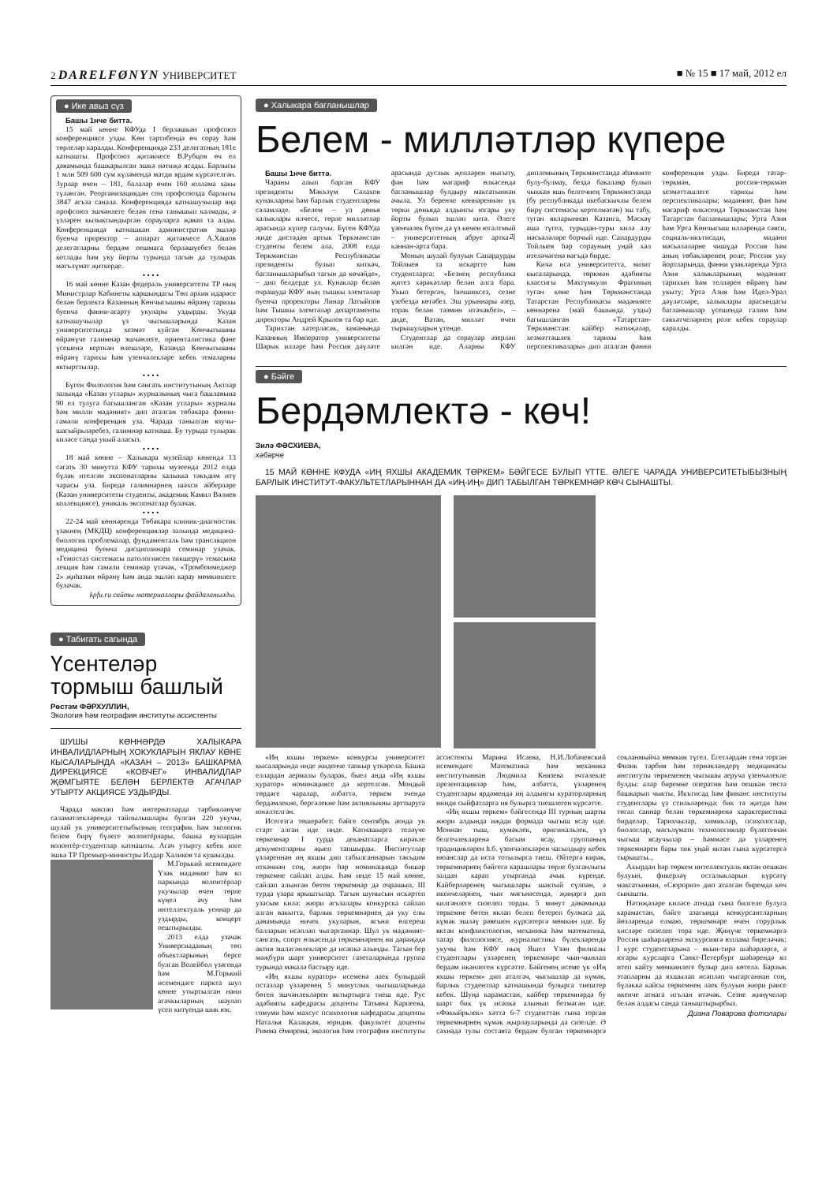2 DARELFØNYN УНИВЕРСИТЕТ ■ № 15 ■ 17 май, 2012 ел
● Ике авыз сүз
Башы 1нче биттә.
15 май көнне КФУда I берләшкән профсоюз конференциясе узды. Көн тәртибендә өч сорау һәм төрлеләр каралды. Конференциядә 233 делегатның 181е катнашты. Профсоюз җитәкчесе В.Рубцов өч ел дәвамында башкарылган эшкә нәтиҗә ясады. Барлыгы 1 млн 509 600 сум күләмендә матди ярдәм күрсәтелгән. Зурлар өчен – 181, балалар өчен 160 юллама хакы түләнгән. Реорганизациядән соң профсоюзда барлыгы 3847 әгъза санала. Конференциядә катнашучылар яңа профсоюз эшчәнлеге белән генә танышып калмады, ә үзләрен кызыксындырган сорауларга җавап та алды. Конференциядә катнашкан административ эшләр буенча проректор – аппарат җитәкчесе А.Хашов делегатларны бердәм оешмага берләшүебез белән котлады һәм уку йорты турында тагын да тулырак мәгълүмат җиткерде.
• • • •
16 май көнне Казан федераль университеты ТР ның Министрлар Кабинеты каршындагы Төп архив идарәсе белән берлектә Казанның Көнчыгышны өйрәнү тарихы буенча фәнни-агарту укулары уздырды. Укуда катнашучылар үз чыгышларында Казан университетында хезмәт куйган Көнчыгышны өйрәнүче галимнәр эшчәнлеге, ориенталистика фәне үсешенә керткән өлешләре, Казанда Көнчыгышны өйрәнү тарихы һәм үзенчәлекләре кебек темаларны яктырттылар.
• • • •
Бүген Филология һәм сәнгать институтының Актлар залында «Казан утлары» журналының чыга башлавына 90 ел тулуга багышланган «Казан утлары» журналы һәм милли мәдәният» дип аталган төбәкара фәнни-гамәли конференция уза. Чарада танылган язучы-шагыйрьләребез, галимнәр катнаша. Бу турыда тулырак киләсе санда укый аласыз.
• • • •
18 май көнне – Халыкара музейлар көнендә 13 сәгать 30 минутта КФУ тарихы музеенда 2012 елда бүләк ителгән экспонатларны халыкка тәкъдим итү чарасы уза. Биредә галимнәрнең шәхси әйберләре (Казан университеты студенты, академик Камил Вәлиев коллекциясе), уникаль экспонатлар булачак.
• • • •
22-24 май көннәрендә Төбәкара клиник-диагностик үзәкнең (МКДЦ) конференцияләр залында медицина-биологик проблемалар, фундаменталь һәм трансляцион медицина буенча дисциплинара семинар узачак. «Гемостаз системасы патологиясен тикшерү» темасына лекция һәм гамәли семинар үтәчәк, «Тромбоимеджер 2» җиһазын өйрәнү һәм анда эшләп карау мөмкинлеге булачак.
kpfu.ru сайты материаллары файдаланылды.
● Табигать сагында
Үсентеләр тормыш башлый
Рөстәм ФӘРХУЛЛИН,
Экология һәм география институты ассистенты
ШУШЫ КӨННӘРДӘ ХАЛЫКАРА ИНВАЛИДЛАРНЫҢ ХОКУКЛАРЫН ЯКЛАУ КӨНЕ КЫСАЛАРЫНДА «КАЗАН – 2013» БАШКАРМА ДИРЕКЦИЯСЕ «КОВЧЕГ» ИНВАЛИДЛАР ҖӘМГЫЯТЕ БЕЛӘН БЕРЛЕКТӘ АГАЧЛАР УТЫРТУ АКЦИЯСЕ УЗДЫРДЫ.
Чарада мәктәп һәм интернатларда тәрбияләнүче сәламәтлекләрендә тайпылышлары булган 220 укучы, шулай ук университетыбызның географик һәм экологик белем бирү бүлеге волонтёрлары, башка вузлардан волонтёр-студентлар катнашты. Агач утырту кебек изге эшкә ТР Премьер-министры Илдар Халиков та кушылды.
М.Горький исемендәге Үзәк мәдәният һәм ял паркында волонтёрлар укучылар өчен төрле күңел ачу һәм интеллектуаль уеннар да уздырды, концерт оештырылды.
2013 елда узачак Универсиаданың төп объектларының берсе булган Волейбол үзәгендә һәм М.Горький исемендәге паркта шул көнне утыртылган нәни агачкыларның шаулап үсеп китүендә шик юк.
● Халыкара багланышлар
Белем - милләтләр күпере
Башы 1нче биттә.
Чараны алып барган КФУ президенты Мәкъзүм Сәлахов кунакларны һәм барлык студентларны сәламләде. «Белем – ул дөнья халыклары илчесе, төрле милләтләр арасында күпер салучы. Бүген КФУда җиде дистәдән артык Төркмәнстан студенты белем ала. 2008 елда Төркмәнстан Республикасы президенты булып киткәч, багланышларыбыз тагын да көчәйде», – дип белдерде ул. Кунаклар белән очрашуда КФУ ның тышкы элемтәләр буенча проректоры Линар Латыйпов һәм Тышкы элемтәләр департаменты директоры Андрей Крылов та бар иде.
Тарихтан хәтерләсәк, заманында Казанның Император университеты Шәрык илләре һәм Россия дәүләте арасында дуслык җепләрен ныгыту, фән һәм мәгариф өлкәсендә багланышлар булдыру максатыннан ачыла. Ул беренче көннәреннән үк төрки дөньяда алдынгы югары уку йорты булып эшләп китә. Әлеге үзенчәлек бүген дә үз көчен югалтмый – университетның абруе артка괴каннан-арта бара.
Моның шулай булуын Сапардурды Тойлыев та искәртте һәм студентларга: «Безнең республика җитез хәрәкәтләр белән алга бара. Укып бетергәч, һичшиксез, сезне үзебездә көтәбез. Эш урыннары әзер, торак белән тәэмин итәчәкбез», – диде, Ватан, милләт өчен тырышуларын үтенде.
Студентлар да сораулар әзерләп килгән иде. Аларны КФУ дипломының Төркмәнстанда әһәмияте булу-булмау, бездә бакалавр булып чыккан яшь белгечнең Төркмәнстанда (бу республикада икебаскычлы белем бирү системасы кертелмәгән) эш табу, туган якларыннан Казанга, Мәскәү аша түгел, турыдан-туры килә алу мәсьәләләре борчый иде. Сапардурды Тойлыев һәр сорауның уңай хәл ителәчәгенә вәгъдә бирде.
Кичә исә университетта, визит кысаларында, төркмән әдәбияты классигы Мәхтүмкули Фрагиның туган көне һәм Төркмәнстанда Татарстан Республикасы мәдәнияте көннәренә (май башында узды) багышланган «Татарстан-Төркмәнстан: кайбер нәтиҗәләр, хезмәттәшлек тарихы һәм перспективалары» дип аталган фәнни конференция узды. Биредә татар-төркмән, россия-төркмән хезмәттәшлеге тарихы һәм перспективалары; мәдәният, фән һәм мәгариф өлкәсендә Төркмәнстан һәм Татарстан багланышлары; Урта Азия һәм Урта Көнчыгыш илләрендә сәяси, социаль-икътисади, мәдәни мәсьәләләрне чишүдә Россия һәм аның төбәкләренең роле; Россия уку йортларында, фәнни үзәкләрендә Урта Азия халыкларының мәдәният тарихын һәм телләрен өйрәнү һәм укыту; Урта Азия һәм Идел-Урал дәүләтләре, халыклары арасындагы багланышлар үсешендә галим һәм сәяхәтчеләрнең роле кебек сораулар каралды.
● Бәйге
Бердәмлектә - көч!
Зилә ФӘСХИЕВА,
хәбәрче
15 МАЙ КӨННЕ КФУДА «ИҢ ЯХШЫ АКАДЕМИК ТӨРКЕМ» БӘЙГЕСЕ БУЛЫП ҮТТЕ. ӘЛЕГЕ ЧАРАДА УНИВЕРСИТЕТЫБЫЗНЫҢ БАРЛЫК ИНСТИТУТ-ФАКУЛЬТЕТЛАРЫННАН ДА «ИҢ-ИҢ» ДИП ТАБЫЛГАН ТӨРКЕМНӘР КӨЧ СЫНАШТЫ.
«Иң яхшы төркем» конкурсы университет кысаларында инде жиденче тапкыр үткәрелә. Башка еллардан аермалы буларак, быел анда «Иң яхшы куратор» номинациясе дә кертелгән. Мондый төрдәге чаралар, әлбәттә, төркем эчендә бердәмлекне, бергәлекне һәм активлыкны арттыруга юнәлтелгән.
Исегезгә төшерәбез: бәйге сентябрь аенда ук старт алган иде инде. Катнашырга теләүче төркемнәр I турда деканатларга кирәкле документларны җыеп тапшырды. Институтлар үзләреннән иң яхшы дип табылганнарын тәкъдим иткәннән соң, жюри һәр номинациядә бишәр төркемне сайлап алды. Һәм инде 15 май көнне, сайлап алынган бөтен төркемнәр дә очрашып, III турда үзара ярыштылар. Тагын шунысын искәртеп узасым килә: жюри әгъзалары конкурска сайлап алган вакытта, барлык төркемнәрнең дә уку елы дәвамында ничек укуларын, ягъни өлгереш балларын исәпләп чыгарганнар. Шул ук мәдәният-сәнгать, спорт өлкәсендә төркемнәрнең ни дәрәҗәдә актив эшләгәнлекләре дә исәпкә алынды. Тагын бер мәҗбүри шарт университет газеталарында группа турында мәкалә бастыру иде.
«Иң яхшы куратор» исеменә лаек булырдай остазлар үзләренең 5 минутлык чыгышларында бөтен эшчәнлекләрен яктыртырга тиеш иде. Рус әдәбияты кафедрасы доценты Татьяна Карпеева, гомуми һәм махсус психология кафедрасы доценты Наталья Калацкая, юридик факультет доценты Римма Әмирова, экология һәм география институты ассистенты Марина Исаева, Н.И.Лобачевский исемендәге Математика һәм механика институтыннан Людмила Князева эчтәлекле презентацияләр һәм, әлбәттә, үзләренең студентлары ярдәмендә иң алдынгы кураторларның нинди сыйфатларга ия булырга тиешлеген күрсәтте.
«Иң яхшы төркем» бәйгесендә III турның шарты жюри алдында иҗади формада чыгыш ясау иде. Моннан тыш, кумәклек, оригинальлек, үз белгечлекләренә басым ясау, группаның традицияләрен һ.б. үзенчәлекләрен чагылдыру кебек нюанслар да истә тотылырга тиеш. Әйтергә кирәк, төркемнәрнең бәйгегә карашлары төрле булганлыгы залдан карап утырганда ачык күренде. Кайберләренең чыгышлары шактый сүлпән, ә икенчеләрнең, чын мәгънәсендә, җиңәргә дип килгәнлеге сизелеп торды. 5 минут дәвамында төркемне бөтен яклап белеп бетереп булмаса да, күмәк эшләү рәвешен күрсәтергә мөмкин иде. Бу яктан конфликтология, механика һәм математика, татар филологиясе, журналистика бүлекләрендә укучы һәм КФУ ның Яшел Үзән филиалы студентлары үзләренең төркемнәре чын-чынлап бердәм икәнлеген күрсәтте. Бәйгенең исеме үк «Иң яхшы төркем» дип аталгач, чыгышлар да күмәк, барлык студентлар катнашында булырга тиештер кебек. Шуңа карамастан, кайбер төркемнәрдә бу шарт бик үк исәпкә алынып бетмәгән иде. «Фәкыйрьлек» хәтта 6-7 студенттан гына торган төркемнәрнең күмәк җырлауларында да сизелде. Ә сәхнәдә тулы составта бердәм булган төркемнәргә сокланмыйча мөмкин түгел. Егетләрдән генә торган Физик тәрбия һәм тернәкләндерү медицинасы институты төркеменең чыгышы аеруча үзенчәлекле булды: алар биремне оператив һәм оешкан төстә башкарып чыкты. Икътисад һәм финанс институты студентлары үз стильләрендә: бик тә җитди һәм төгәл саннар белән төркемнәренә характеристика бирделәр. Тарихчылар, химиклар, психологлар, биологлар, мәгълүмати технологияләр бүлегеннән чыгыш ясаучылар – һәммәсе дә үзләренең төркемнәрен бары тик уңай яктан гына күрсәтергә тырышты...
Ахырдан һәр төркем интеллектуаль яктан оешкан булуын, фикерләү осталыкларын күрсәтү максатыннан, «Сюрприз» дип аталган биремдә көч сынашты.
Нәтиҗәләре киләсе атнада гына билгеле булуга карамастан, бәйге азагында конкурсантларның йөзләрендә елмаю, төркемнәре өчен горурлык хисләре сизелеп тора иде. Җиңүче төркемнәргә Россия шәһәрләренә экскурсиягә юллама биреләчәк: I курс студентларына – якын-тирә шәһәрләргә, ә югары курсларга Санкт-Петербург шәһәрендә ял итеп кайту мөмкинлеге булыр дип көтелә. Барлык этапларны да яхшылап исәпләп чыгарганнан соң, бүләккә кайсы төркемнең лаек булуын жюри рәисе икенче атнага игълан итәчәк. Сезне җиңүчеләр белән алдагы санда таныштырырбыз.
Диана Поварова фотолары